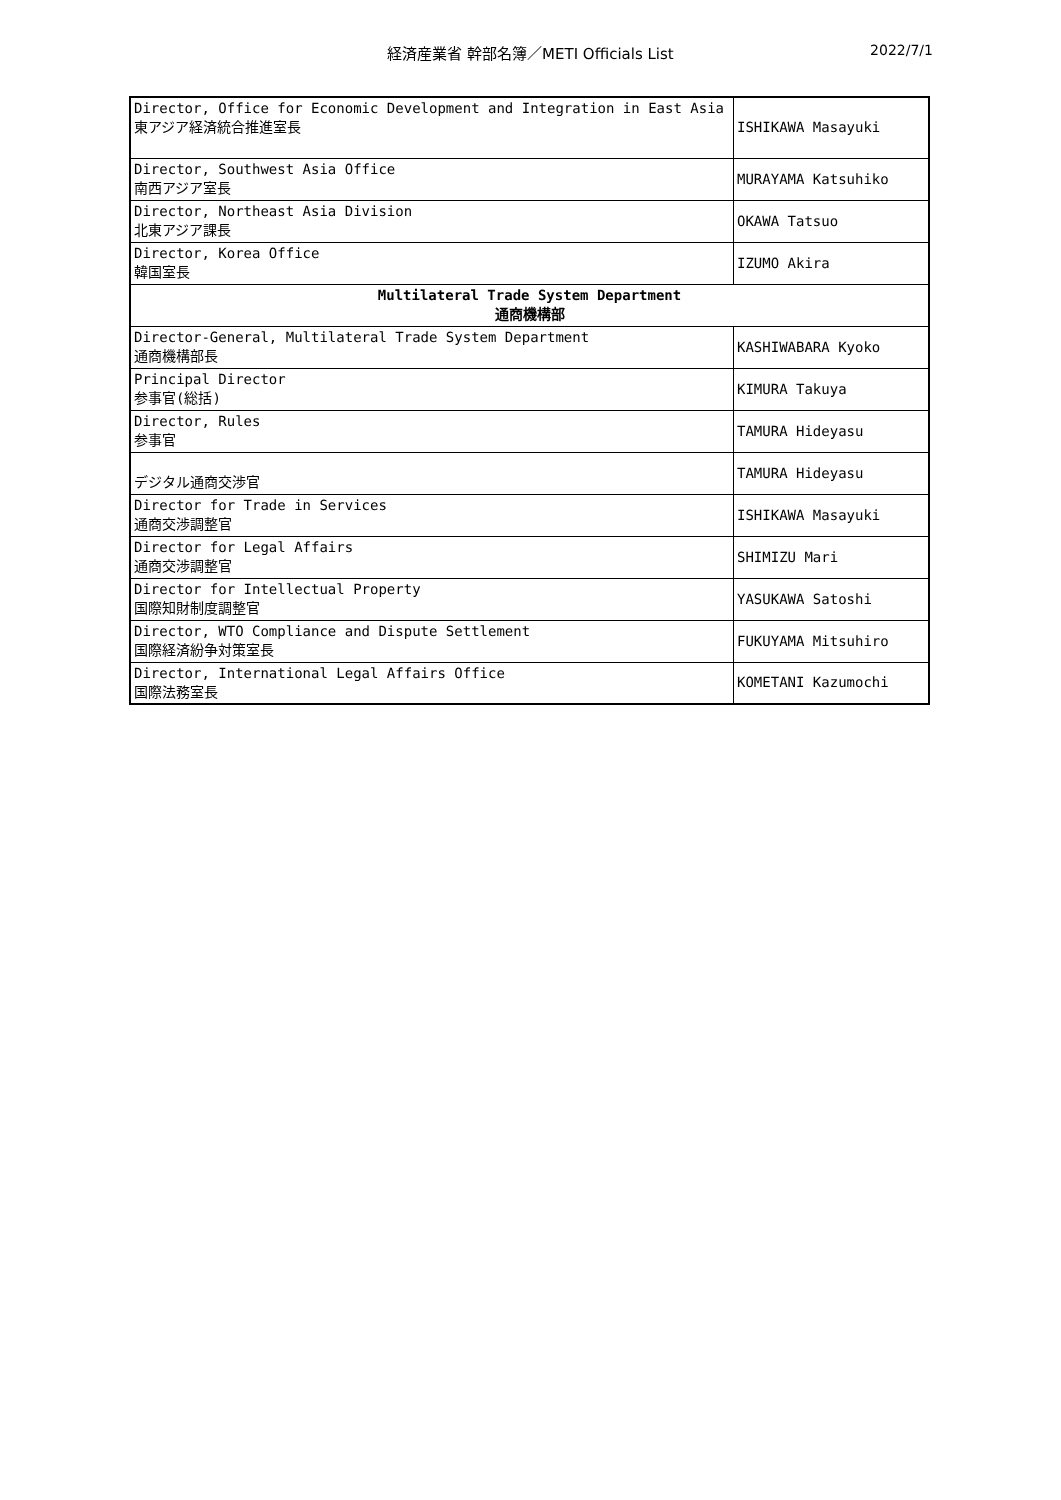経済産業省 幹部名簿／METI Officials List
2022/7/1
| Director, Office for Economic Development and Integration in East Asia 東アジア経済統合推進室長 | ISHIKAWA Masayuki |
| Director, Southwest Asia Office 南西アジア室長 | MURAYAMA Katsuhiko |
| Director, Northeast Asia Division 北東アジア課長 | OKAWA Tatsuo |
| Director, Korea Office 韓国室長 | IZUMO Akira |
| Multilateral Trade System Department 通商機構部 | |
| Director-General, Multilateral Trade System Department 通商機構部長 | KASHIWABARA Kyoko |
| Principal Director 参事官(総括) | KIMURA Takuya |
| Director, Rules 参事官 | TAMURA Hideyasu |
| デジタル通商交渉官 | TAMURA Hideyasu |
| Director for Trade in Services 通商交渉調整官 | ISHIKAWA Masayuki |
| Director for Legal Affairs 通商交渉調整官 | SHIMIZU Mari |
| Director for Intellectual Property 国際知財制度調整官 | YASUKAWA Satoshi |
| Director, WTO Compliance and Dispute Settlement 国際経済紛争対策室長 | FUKUYAMA Mitsuhiro |
| Director, International Legal Affairs Office 国際法務室長 | KOMETANI Kazumochi |